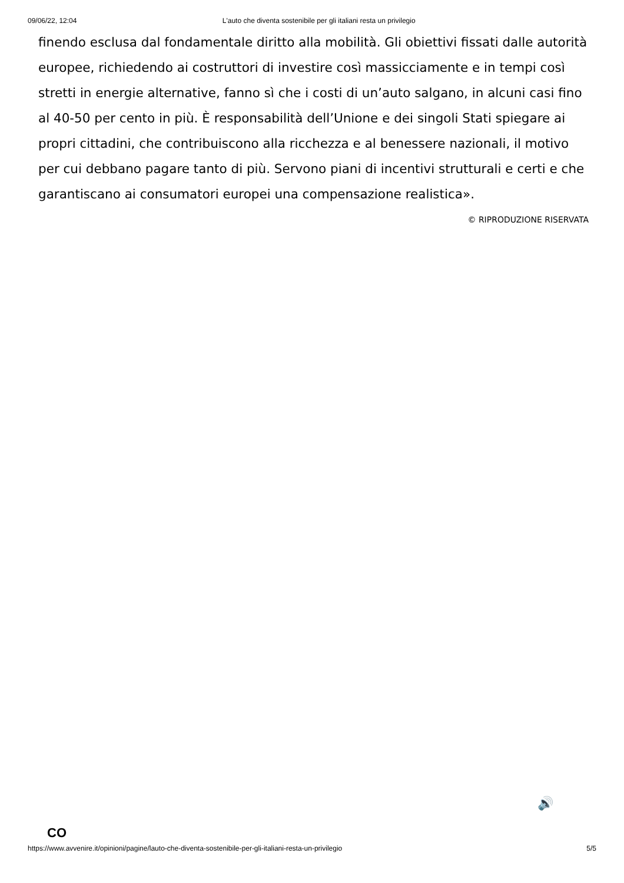09/06/22, 12:04 L'auto che diventa sostenibile per gli italiani resta un privilegio
finendo esclusa dal fondamentale diritto alla mobilità. Gli obiettivi fissati dalle autorità europee, richiedendo ai costruttori di investire così massicciamente e in tempi così stretti in energie alternative, fanno sì che i costi di un’auto salgano, in alcuni casi fino al 40-50 per cento in più. È responsabilità dell’Unione e dei singoli Stati spiegare ai propri cittadini, che contribuiscono alla ricchezza e al benessere nazionali, il motivo per cui debbano pagare tanto di più. Servono piani di incentivi strutturali e certi e che garantiscano ai consumatori europei una compensazione realistica».
© RIPRODUZIONE RISERVATA
🔊
CO
https://www.avvenire.it/opinioni/pagine/lauto-che-diventa-sostenibile-per-gli-italiani-resta-un-privilegio 5/5